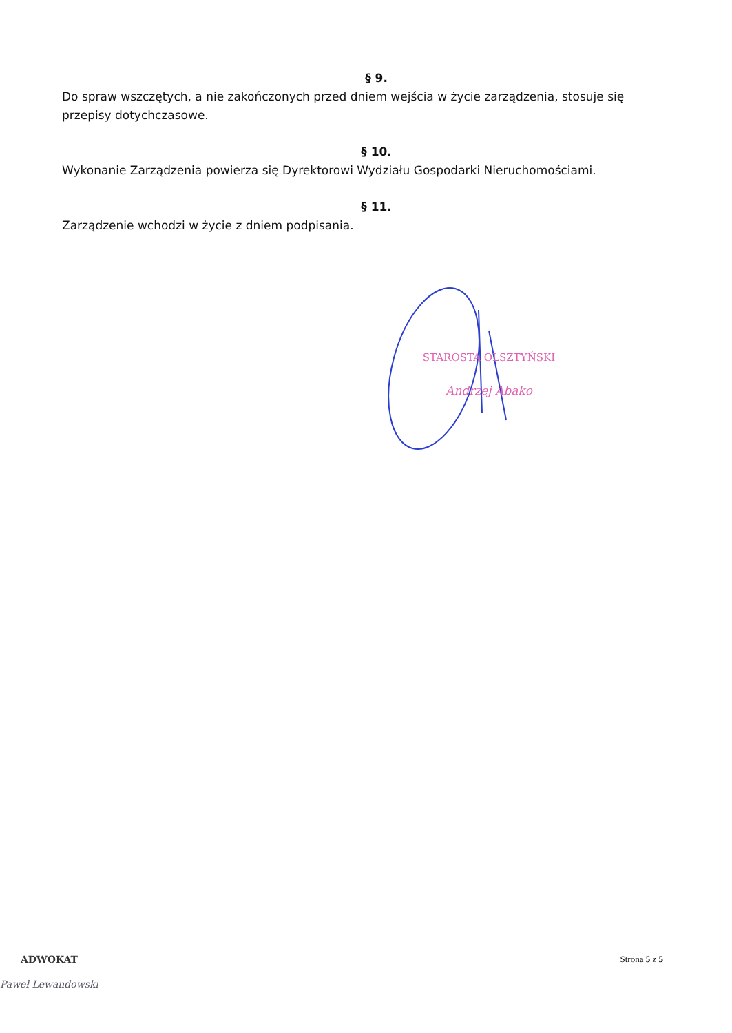§ 9.
Do spraw wszczętych, a nie zakończonych przed dniem wejścia w życie zarządzenia, stosuje się przepisy dotychczasowe.
§ 10.
Wykonanie Zarządzenia powierza się Dyrektorowi Wydziału Gospodarki Nieruchomościami.
§ 11.
Zarządzenie wchodzi w życie z dniem podpisania.
STAROSTA OLSZTYŃSKI
Andrzej Abako
Strona 5 z 5
ADWOKAT
Paweł Lewandowski